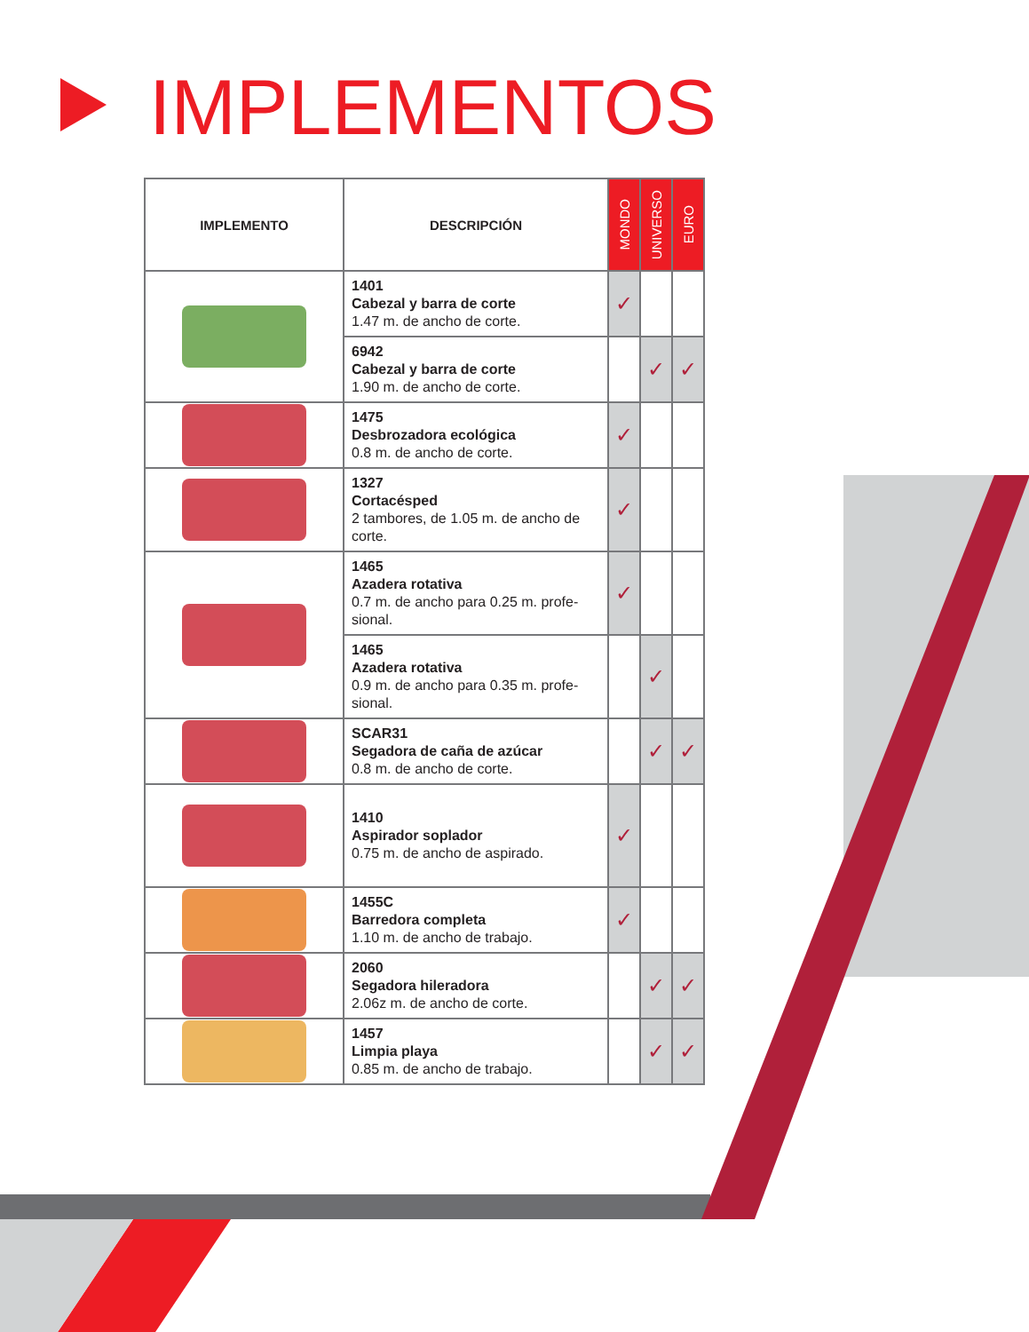IMPLEMENTOS
| IMPLEMENTO | DESCRIPCIÓN | MONDO | UNIVERSO | EURO |
| --- | --- | --- | --- | --- |
| | 1401 Cabezal y barra de corte 1.47 m. de ancho de corte. | ✓ | | |
| | 6942 Cabezal y barra de corte 1.90 m. de ancho de corte. | | ✓ | ✓ |
| | 1475 Desbrozadora ecológica 0.8 m. de ancho de corte. | ✓ | | |
| | 1327 Cortacésped 2 tambores, de 1.05 m. de ancho de corte. | ✓ | | |
| | 1465 Azadera rotativa 0.7 m. de ancho para 0.25 m. profe-sional. | ✓ | | |
| | 1465 Azadera rotativa 0.9 m. de ancho para 0.35 m. profe-sional. | | ✓ | |
| | SCAR31 Segadora de caña de azúcar 0.8 m. de ancho de corte. | | ✓ | ✓ |
| | 1410 Aspirador soplador 0.75 m. de ancho de aspirado. | ✓ | | |
| | 1455C Barredora completa 1.10 m. de ancho de trabajo. | ✓ | | |
| | 2060 Segadora hileradora 2.06z m. de ancho de corte. | | ✓ | ✓ |
| | 1457 Limpia playa 0.85 m. de ancho de trabajo. | | ✓ | ✓ |